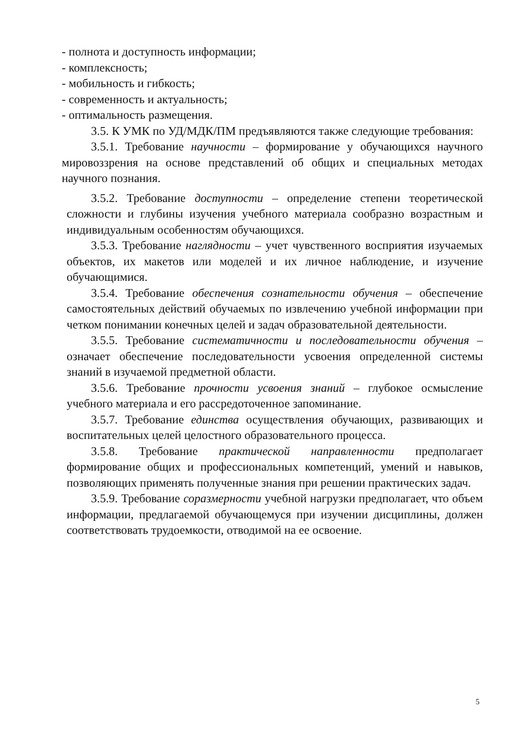- полнота и доступность информации;
- комплексность;
- мобильность и гибкость;
- современность и актуальность;
- оптимальность размещения.
3.5. К УМК по УД/МДК/ПМ предъявляются также следующие требования:
3.5.1. Требование научности – формирование у обучающихся научного мировоззрения на основе представлений об общих и специальных методах научного познания.
3.5.2. Требование доступности – определение степени теоретической сложности и глубины изучения учебного материала сообразно возрастным и индивидуальным особенностям обучающихся.
3.5.3. Требование наглядности – учет чувственного восприятия изучаемых объектов, их макетов или моделей и их личное наблюдение, и изучение обучающимися.
3.5.4. Требование обеспечения сознательности обучения – обеспечение самостоятельных действий обучаемых по извлечению учебной информации при четком понимании конечных целей и задач образовательной деятельности.
3.5.5. Требование систематичности и последовательности обучения – означает обеспечение последовательности усвоения определенной системы знаний в изучаемой предметной области.
3.5.6. Требование прочности усвоения знаний – глубокое осмысление учебного материала и его рассредоточенное запоминание.
3.5.7. Требование единства осуществления обучающих, развивающих и воспитательных целей целостного образовательного процесса.
3.5.8. Требование практической направленности предполагает формирование общих и профессиональных компетенций, умений и навыков, позволяющих применять полученные знания при решении практических задач.
3.5.9. Требование соразмерности учебной нагрузки предполагает, что объем информации, предлагаемой обучающемуся при изучении дисциплины, должен соответствовать трудоемкости, отводимой на ее освоение.
5